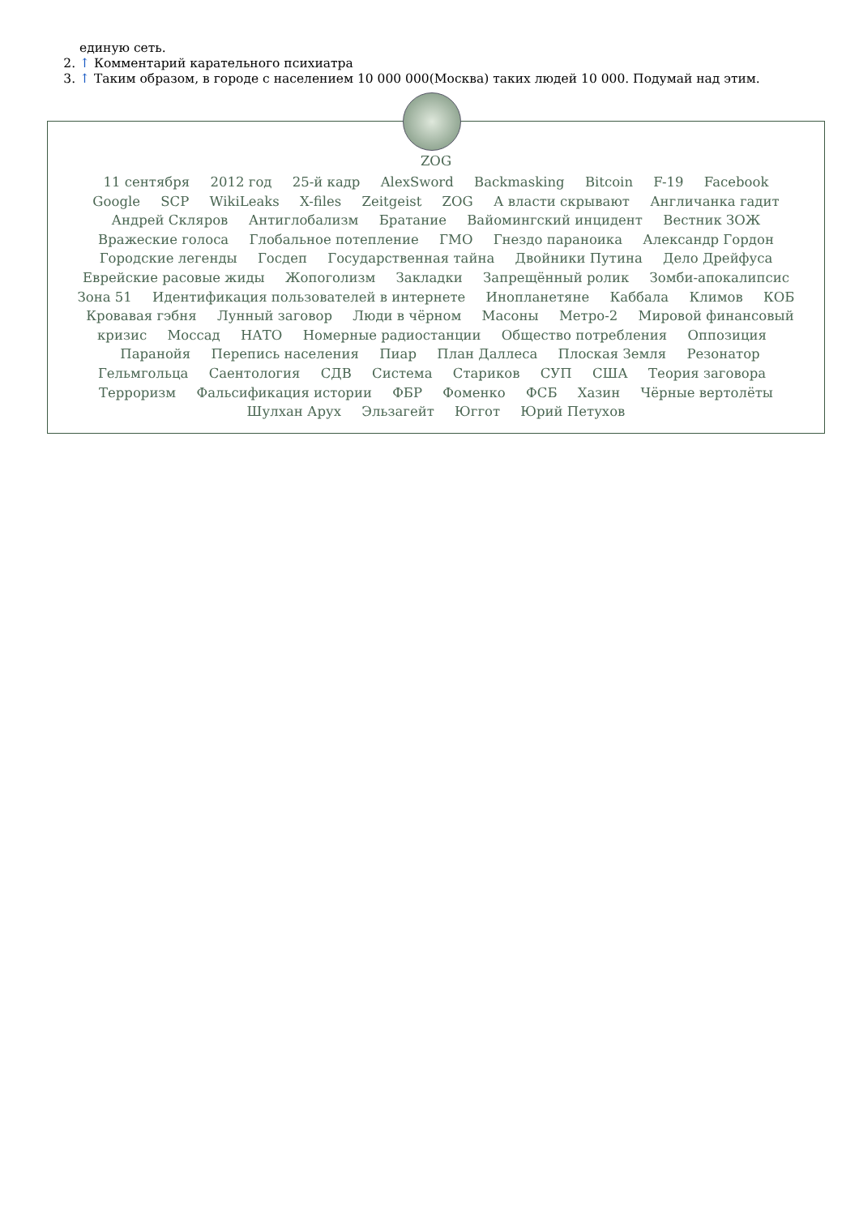единую сеть.
2. ↑ Комментарий карательного психиатра
3. ↑ Таким образом, в городе с населением 10 000 000(Москва) таких людей 10 000. Подумай над этим.
ZOG
11 сентября 2012 год 25-й кадр AlexSword Backmasking Bitcoin F-19 Facebook Google SCP WikiLeaks X-files Zeitgeist ZOG А власти скрывают Англичанка гадит Андрей Скляров Антиглобализм Братание Вайомингский инцидент Вестник ЗОЖ Вражеские голоса Глобальное потепление ГМО Гнездо параноика Александр Гордон Городские легенды Госдеп Государственная тайна Двойники Путина Дело Дрейфуса Еврейские расовые жиды Жопоголизм Закладки Запрещённый ролик Зомби-апокалипсис Зона 51 Идентификация пользователей в интернете Инопланетяне Каббала Климов КОБ Кровавая гэбня Лунный заговор Люди в чёрном Масоны Метро-2 Мировой финансовый кризис Моссад НАТО Номерные радиостанции Общество потребления Оппозиция Паранойя Перепись населения Пиар План Даллеса Плоская Земля Резонатор Гельмгольца Саентология СДВ Система Стариков СУП США Теория заговора Терроризм Фальсификация истории ФБР Фоменко ФСБ Хазин Чёрные вертолёты Шулхан Арух Эльзагейт Юггот Юрий Петухов